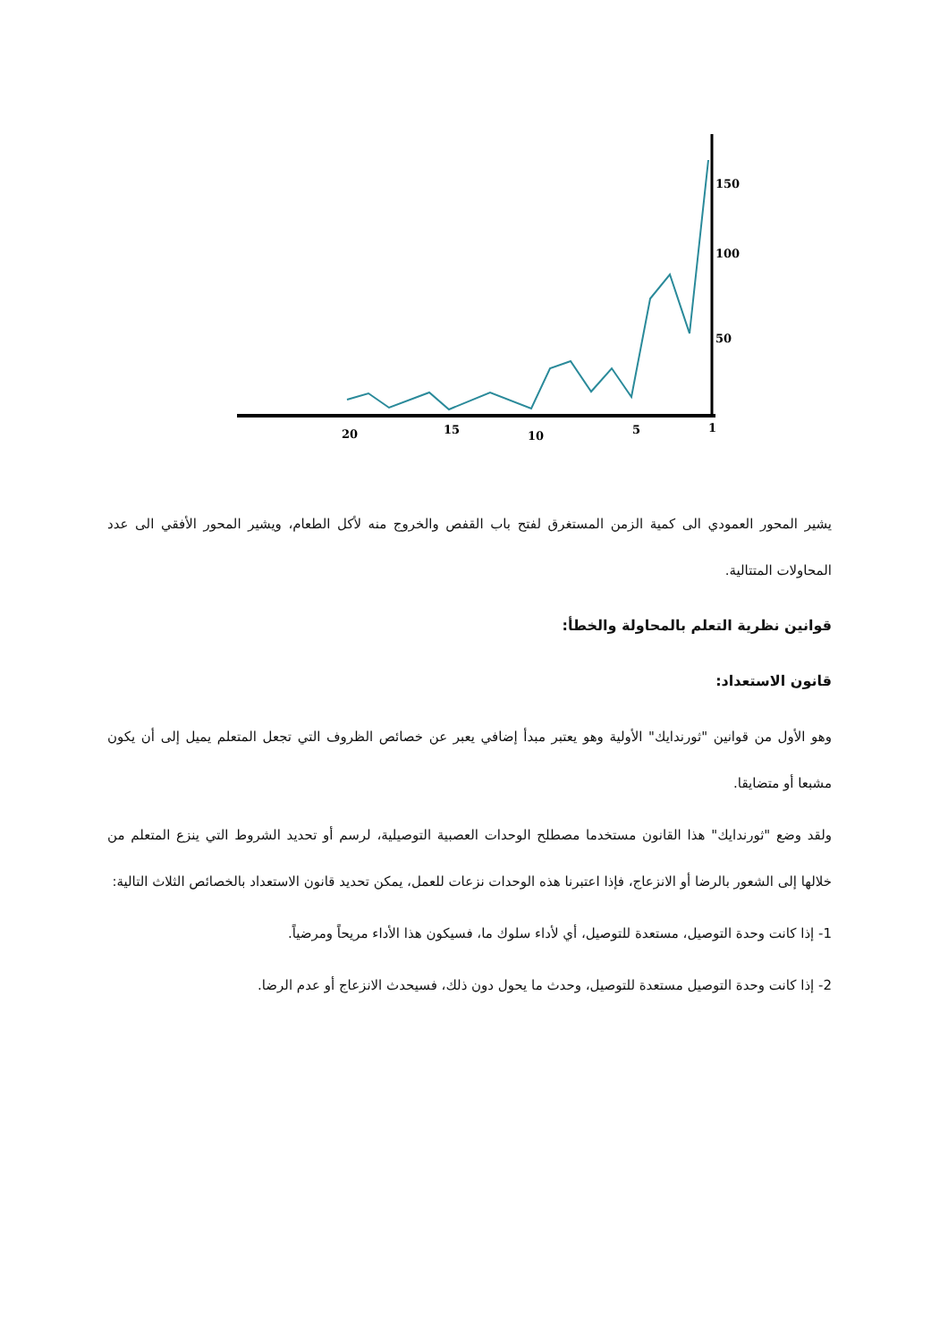150
100
50
20
15
10
5
1
يشير المحور العمودي الى كمية الزمن المستغرق لفتح باب القفص والخروج منه لأكل الطعام، ويشير المحور الأفقي الى عدد المحاولات المتتالية.
قوانين نظرية التعلم بالمحاولة والخطأ:
قانون الاستعداد:
وهو الأول من قوانين "ثورندايك" الأولية وهو يعتبر مبدأ إضافي يعبر عن خصائص الظروف التي تجعل المتعلم يميل إلى أن يكون مشبعا أو متضايقا.
ولقد وضع "ثورندايك" هذا القانون مستخدما مصطلح الوحدات العصبية التوصيلية، لرسم أو تحديد الشروط التي ينزع المتعلم من خلالها إلى الشعور بالرضا أو الانزعاج، فإذا اعتبرنا هذه الوحدات نزعات للعمل، يمكن تحديد قانون الاستعداد بالخصائص الثلاث التالية:
1- إذا كانت وحدة التوصيل، مستعدة للتوصيل، أي لأداء سلوك ما، فسيكون هذا الأداء مريحاً ومرضياً.
2- إذا كانت وحدة التوصيل مستعدة للتوصيل، وحدث ما يحول دون ذلك، فسيحدث الانزعاج أو عدم الرضا.